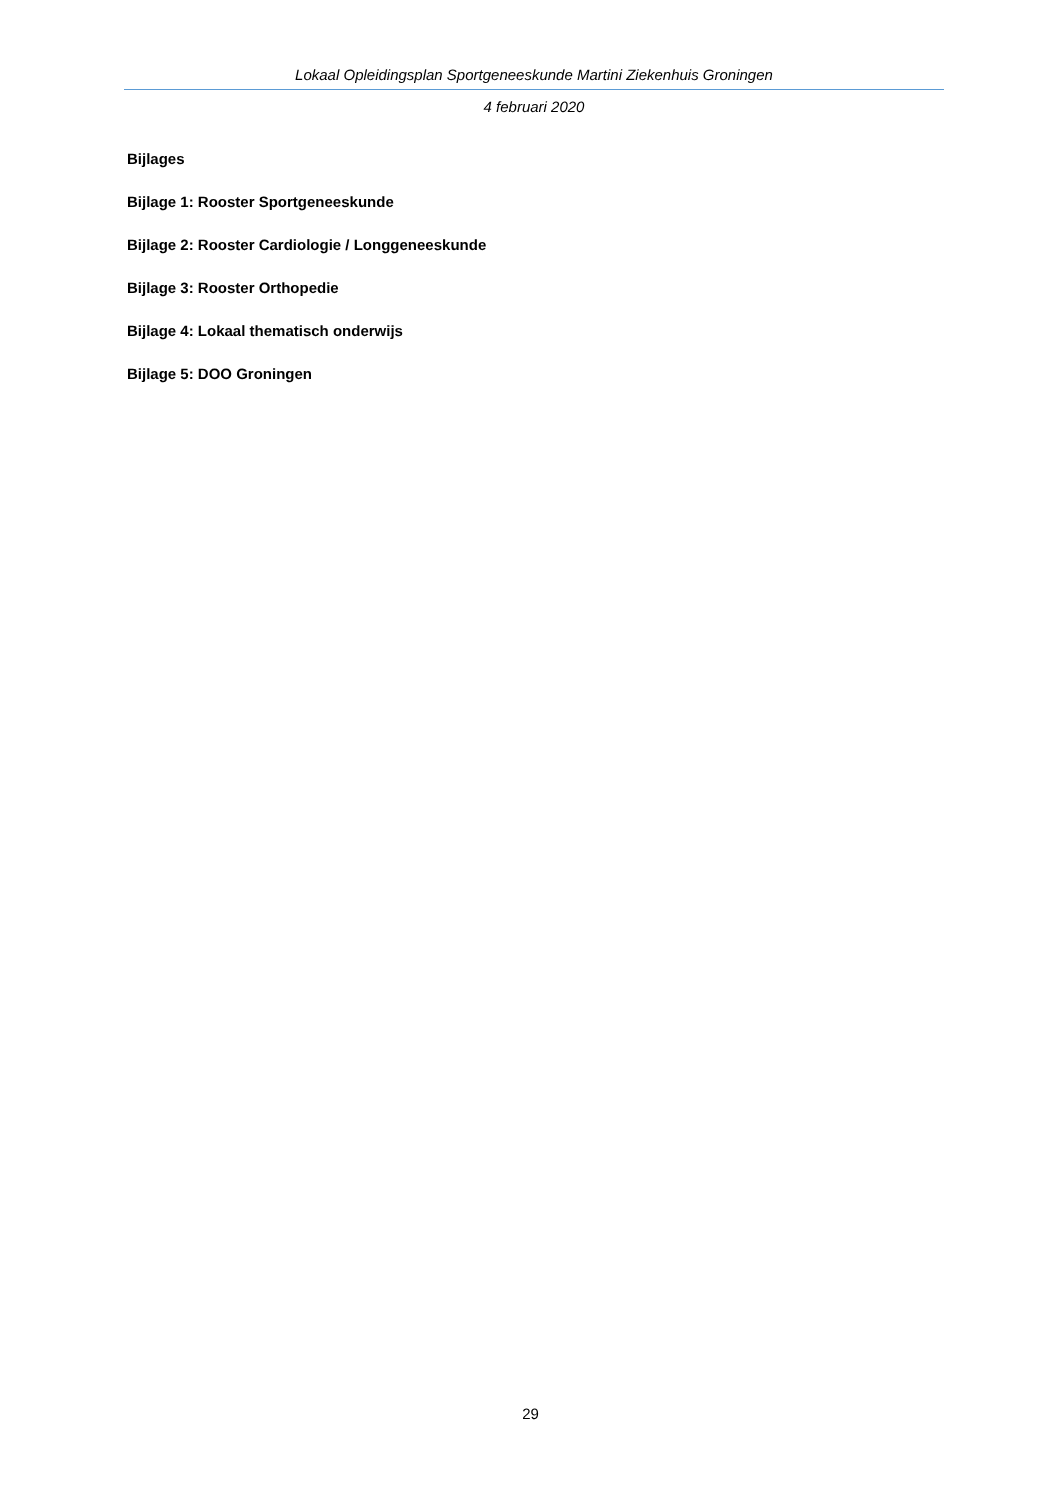Lokaal Opleidingsplan Sportgeneeskunde Martini Ziekenhuis Groningen
4 februari 2020
Bijlages
Bijlage 1: Rooster Sportgeneeskunde
Bijlage 2: Rooster Cardiologie / Longgeneeskunde
Bijlage 3: Rooster Orthopedie
Bijlage 4: Lokaal thematisch onderwijs
Bijlage 5: DOO Groningen
29